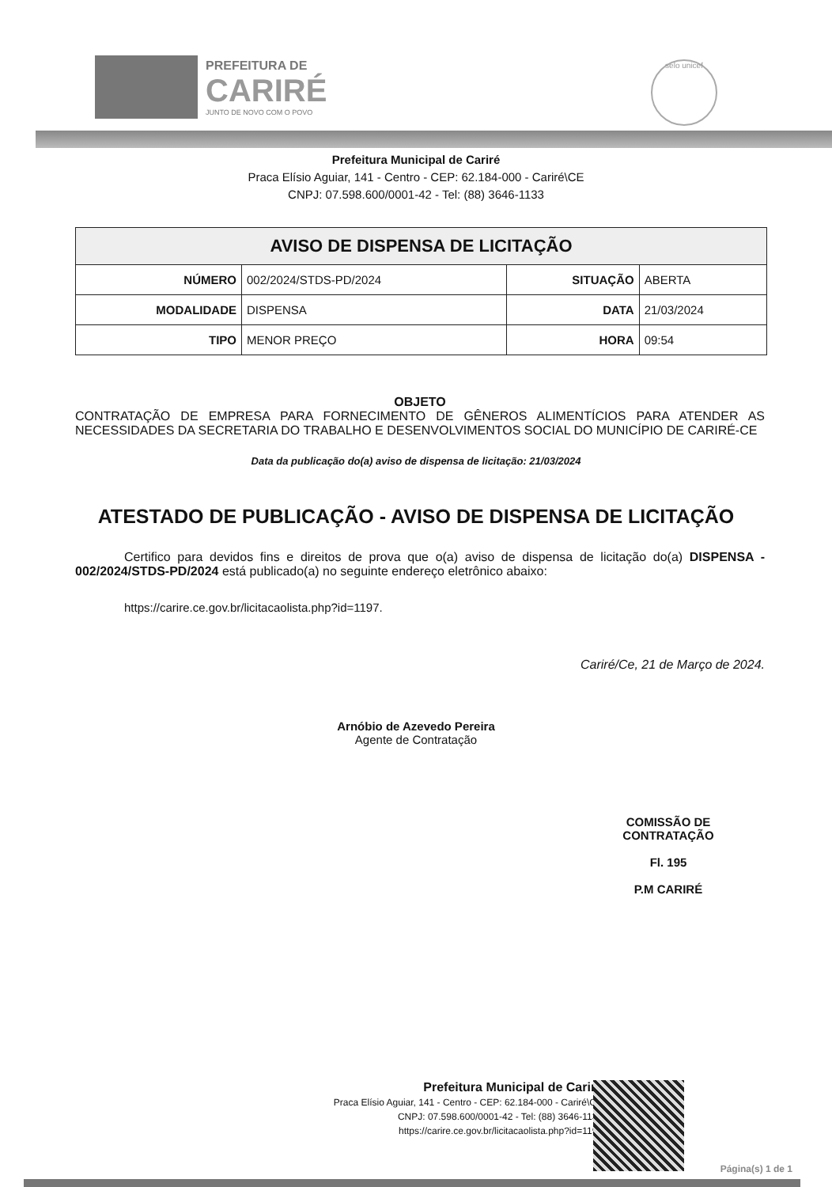PREFEITURA DE
CARIRÉ
JUNTO DE NOVO COM O POVO
selo unicef
Prefeitura Municipal de Cariré
Praca Elísio Aguiar, 141 - Centro - CEP: 62.184-000 - Cariré\CE
CNPJ: 07.598.600/0001-42 - Tel: (88) 3646-1133
| AVISO DE DISPENSA DE LICITAÇÃO | | | |
| --- | --- | --- | --- |
| NÚMERO | 002/2024/STDS-PD/2024 | SITUAÇÃO | ABERTA |
| MODALIDADE | DISPENSA | DATA | 21/03/2024 |
| TIPO | MENOR PREÇO | HORA | 09:54 |
OBJETO
CONTRATAÇÃO DE EMPRESA PARA FORNECIMENTO DE GÊNEROS ALIMENTÍCIOS PARA ATENDER AS NECESSIDADES DA SECRETARIA DO TRABALHO E DESENVOLVIMENTOS SOCIAL DO MUNICÍPIO DE CARIRÉ-CE
Data da publicação do(a) aviso de dispensa de licitação: 21/03/2024
ATESTADO DE PUBLICAÇÃO - AVISO DE DISPENSA DE LICITAÇÃO
Certifico para devidos fins e direitos de prova que o(a) aviso de dispensa de licitação do(a) DISPENSA - 002/2024/STDS-PD/2024 está publicado(a) no seguinte endereço eletrônico abaixo:
https://carire.ce.gov.br/licitacaolista.php?id=1197.
Cariré/Ce, 21 de Março de 2024.
Arnóbio de Azevedo Pereira
Agente de Contratação
COMISSÃO DE CONTRATAÇÃO
Fl. 195
P.M CARIRÉ
Prefeitura Municipal de Cariré
Praca Elísio Aguiar, 141 - Centro - CEP: 62.184-000 - Cariré\CE
CNPJ: 07.598.600/0001-42 - Tel: (88) 3646-1133
https://carire.ce.gov.br/licitacaolista.php?id=1197
Página(s) 1 de 1